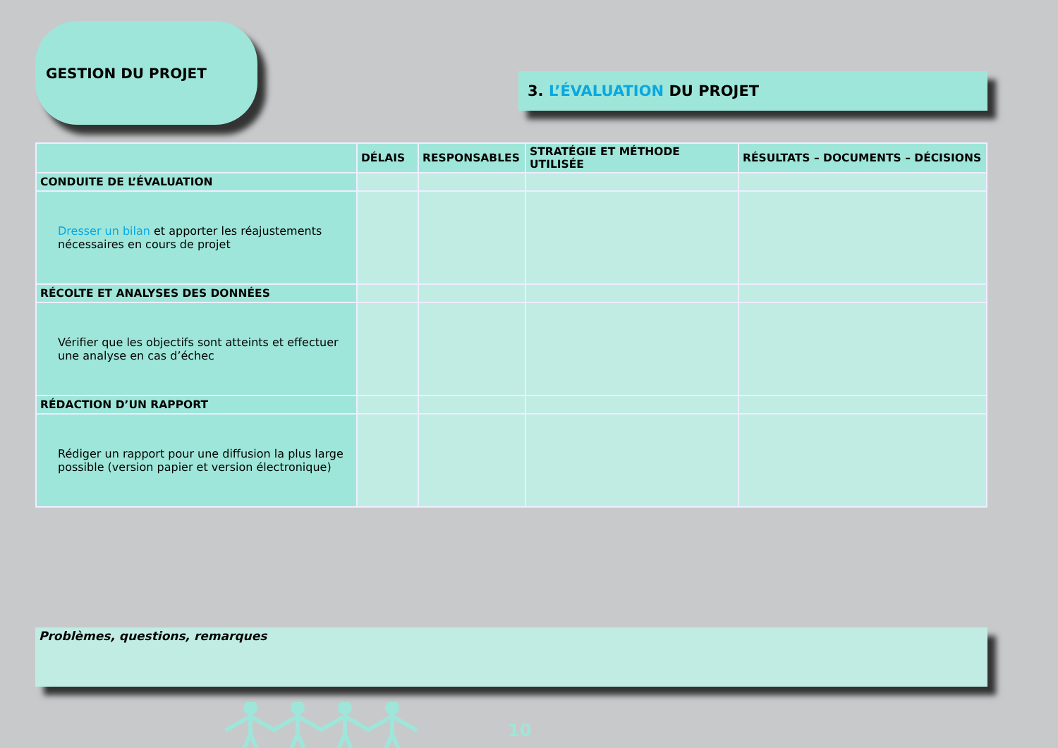GESTION DU PROJET
3. L’ÉVALUATION DU PROJET
| | DÉLAIS | RESPONSABLES | STRATÉGIE ET MÉTHODE UTILISÉE | RÉSULTATS – DOCUMENTS – DÉCISIONS |
| --- | --- | --- | --- | --- |
| CONDUITE DE L’ÉVALUATION | | | | |
| Dresser un bilan et apporter les réajustements nécessaires en cours de projet | | | | |
| RÉCOLTE ET ANALYSES DES DONNÉES | | | | |
| Vérifier que les objectifs sont atteints et effectuer une analyse en cas d’échec | | | | |
| RÉDACTION D’UN RAPPORT | | | | |
| Rédiger un rapport pour une diffusion la plus large possible (version papier et version électronique) | | | | |
Problèmes, questions, remarques
10